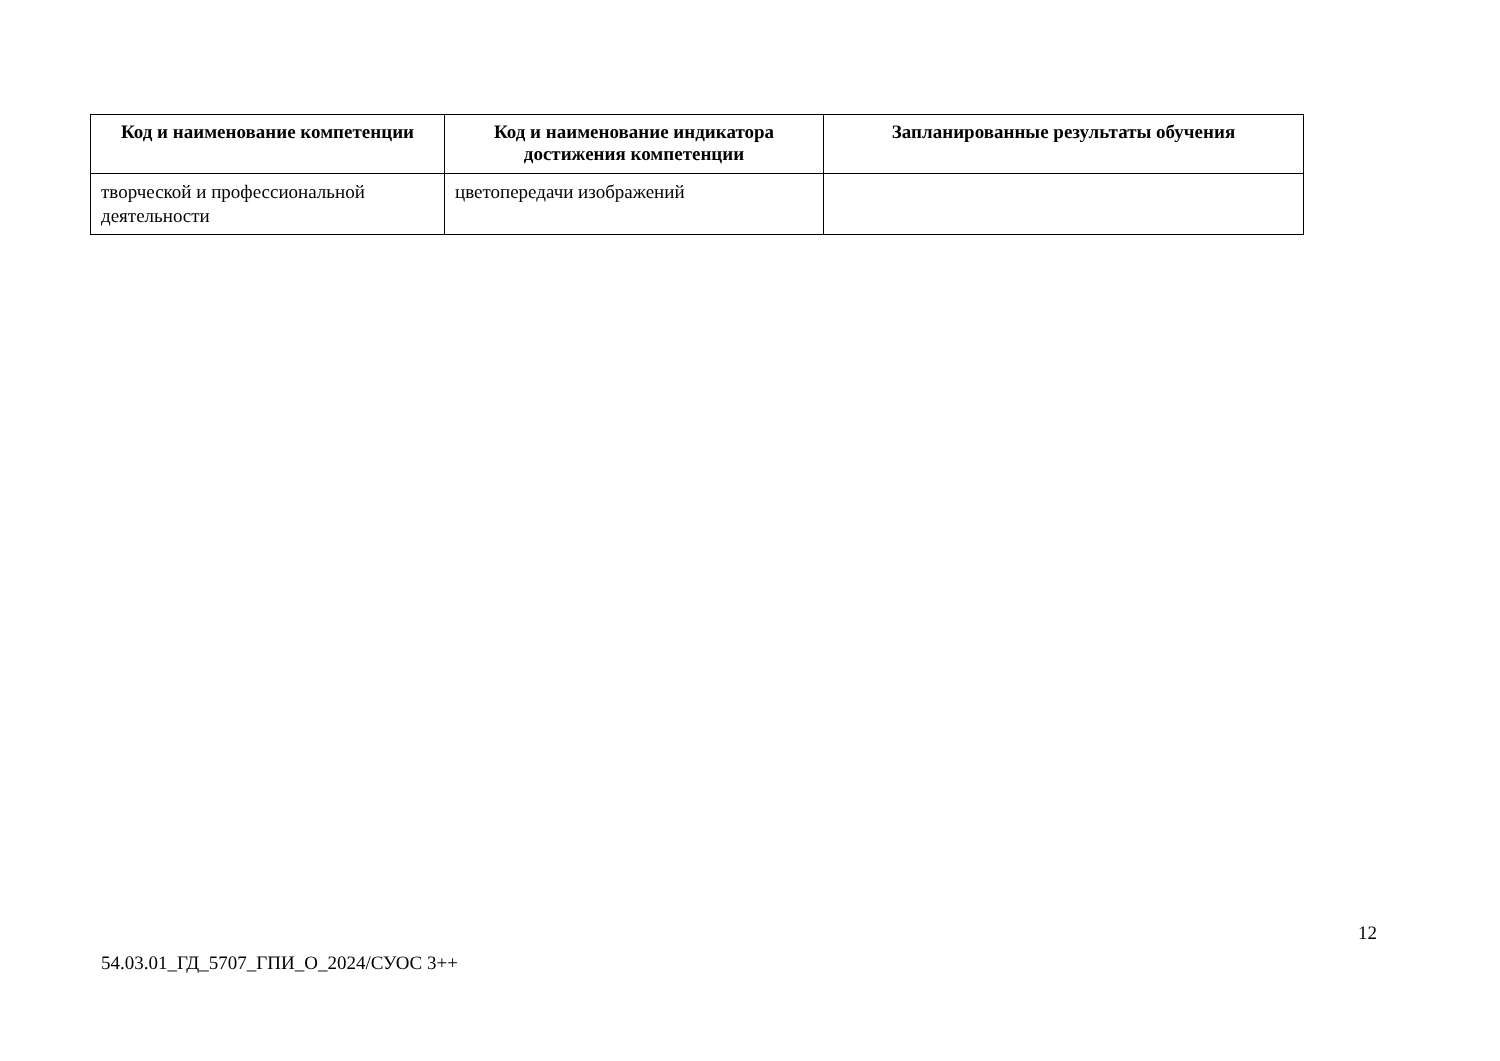| Код и наименование компетенции | Код и наименование индикатора достижения компетенции | Запланированные результаты обучения |
| --- | --- | --- |
| творческой и профессиональной деятельности | цветопередачи изображений | |
12
54.03.01_ГД_5707_ГПИ_О_2024/СУОС 3++